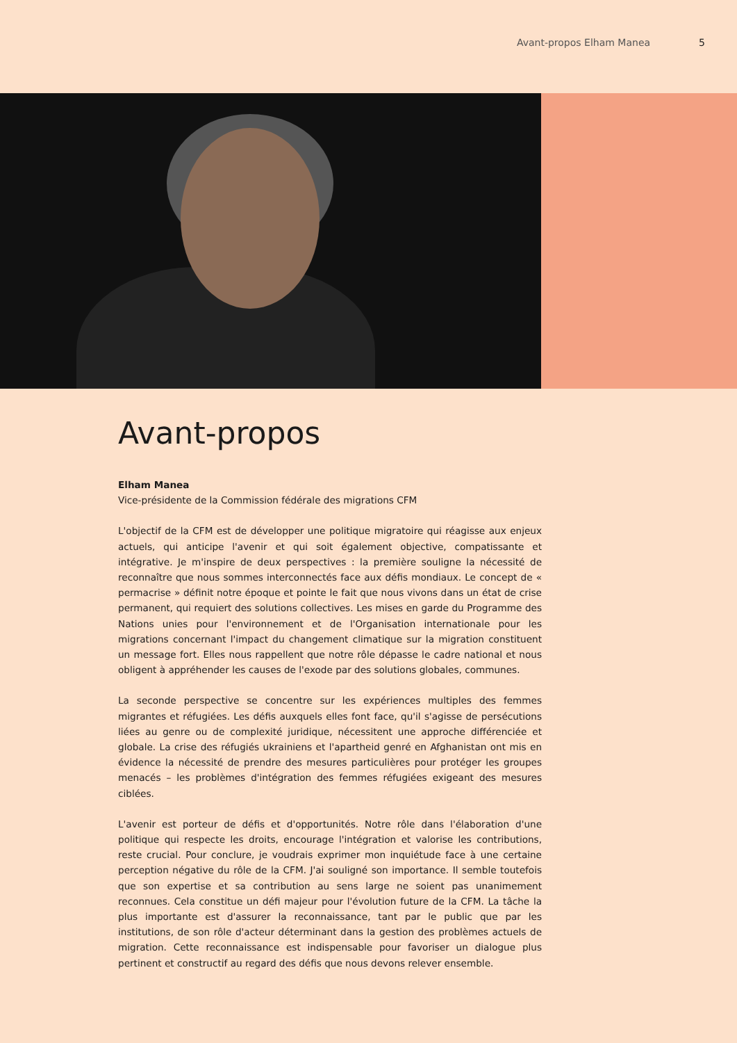Avant-propos Elham Manea 5
Avant-propos
Elham Manea
Vice-présidente de la Commission fédérale des migrations CFM
L'objectif de la CFM est de développer une politique migratoire qui réagisse aux enjeux actuels, qui anticipe l'avenir et qui soit également objective, compatissante et intégrative. Je m'inspire de deux perspectives : la première souligne la nécessité de reconnaître que nous sommes interconnectés face aux défis mondiaux. Le concept de « permacrise » définit notre époque et pointe le fait que nous vivons dans un état de crise permanent, qui requiert des solutions collectives. Les mises en garde du Programme des Nations unies pour l'environnement et de l'Organisation internationale pour les migrations concernant l'impact du changement climatique sur la migration constituent un message fort. Elles nous rappellent que notre rôle dépasse le cadre national et nous obligent à appréhender les causes de l'exode par des solutions globales, communes.
La seconde perspective se concentre sur les expériences multiples des femmes migrantes et réfugiées. Les défis auxquels elles font face, qu'il s'agisse de persécutions liées au genre ou de complexité juridique, nécessitent une approche différenciée et globale. La crise des réfugiés ukrainiens et l'apartheid genré en Afghanistan ont mis en évidence la nécessité de prendre des mesures particulières pour protéger les groupes menacés – les problèmes d'intégration des femmes réfugiées exigeant des mesures ciblées.
L'avenir est porteur de défis et d'opportunités. Notre rôle dans l'élaboration d'une politique qui respecte les droits, encourage l'intégration et valorise les contributions, reste crucial. Pour conclure, je voudrais exprimer mon inquiétude face à une certaine perception négative du rôle de la CFM. J'ai souligné son importance. Il semble toutefois que son expertise et sa contribution au sens large ne soient pas unanimement reconnues. Cela constitue un défi majeur pour l'évolution future de la CFM. La tâche la plus importante est d'assurer la reconnaissance, tant par le public que par les institutions, de son rôle d'acteur déterminant dans la gestion des problèmes actuels de migration. Cette reconnaissance est indispensable pour favoriser un dialogue plus pertinent et constructif au regard des défis que nous devons relever ensemble.